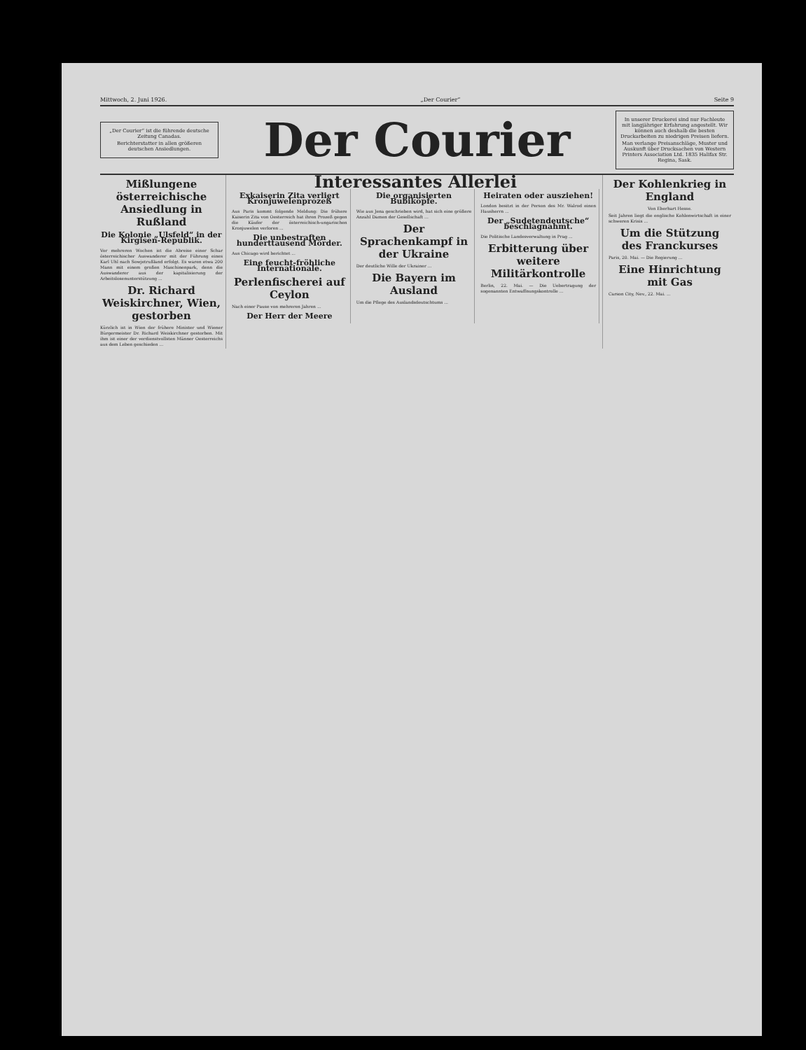Mittwoch, 2. Juni 1926. „Der Courier“Seite 9
„Der Courier“ ist die führende deutsche Zeitung Canadas.
Berichterstatter in allen größeren deutschen Ansiedlungen.
Der Courier
In unserer Druckerei sind nur Fachleute mit langjähriger Erfahrung angestellt. Wir können auch deshalb die besten Druckarbeiten zu niedrigen Preisen liefern.
Man verlange Preisanschläge, Muster und Auskunft über Drucksachen von Western Printers Association Ltd. 1835 Halifax Str. Regina, Sask.
Mißlungene österreichische Ansiedlung in Rußland
Die Kolonie „Ulsfeld“ in der Kirgisen-Republik.
Vor mehreren Wochen ist die Abreise einer Schar österreichischer Auswanderer mit der Führung eines Karl Uhl nach Sowjetrußland erfolgt. Es waren etwa 200 Mann mit einem großen Maschinenpark, denn die Auswanderer aus der kapitalisierung der Arbeitslosenunterstützung ...
Dr. Richard Weiskirchner, Wien, gestorben
Kürzlich ist in Wien der frühere Minister und Wiener Bürgermeister Dr. Richard Weiskirchner gestorben. Mit ihm ist einer der verdienstvollsten Männer Oesterreichs aus dem Leben geschieden ...
Interessantes Allerlei
Exkaiserin Zita verliert Kronjuwelenprozeß
Aus Paris kommt folgende Meldung: Die frühere Kaiserin Zita von Oesterreich hat ihren Prozeß gegen die Käufer der österreichisch-ungarischen Kronjuwelen verloren ...
Die unbestraften hunderttausend Mörder.
Aus Chicago wird berichtet ...
Eine feucht-fröhliche Internationale.
Perlenfischerei auf Ceylon
Nach einer Pause von mehreren Jahren ...
Der Herr der Meere
Die organisierten Bubiköpfe.
Wie aus Jena geschrieben wird, hat sich eine größere Anzahl Damen der Gesellschaft ...
Der Sprachenkampf in der Ukraine
Der deutliche Wille der Ukrainer ...
Die Bayern im Ausland
Um die Pflege des Auslandsdeutschtums ...
Heiraten oder ausziehen!
London besitzt in der Person des Mr. Walrod einen Hausherrn ...
Der „Sudetendeutsche“ beschlagnahmt.
Die Politische Landesverwaltung in Prag ...
Erbitterung über weitere Militärkontrolle
Berlin, 22. Mai. — Die Uebertragung der sogenannten Entwaffnungskontrolle ...
Der Kohlenkrieg in England
Von Eberhart Hesse.
Seit Jahren liegt die englische Kohlenwirtschaft in einer schweren Krisis ...
Um die Stützung des Franckurses
Paris, 20. Mai. — Die Regierung ...
Eine Hinrichtung mit Gas
Carson City, Nev., 22. Mai. ...